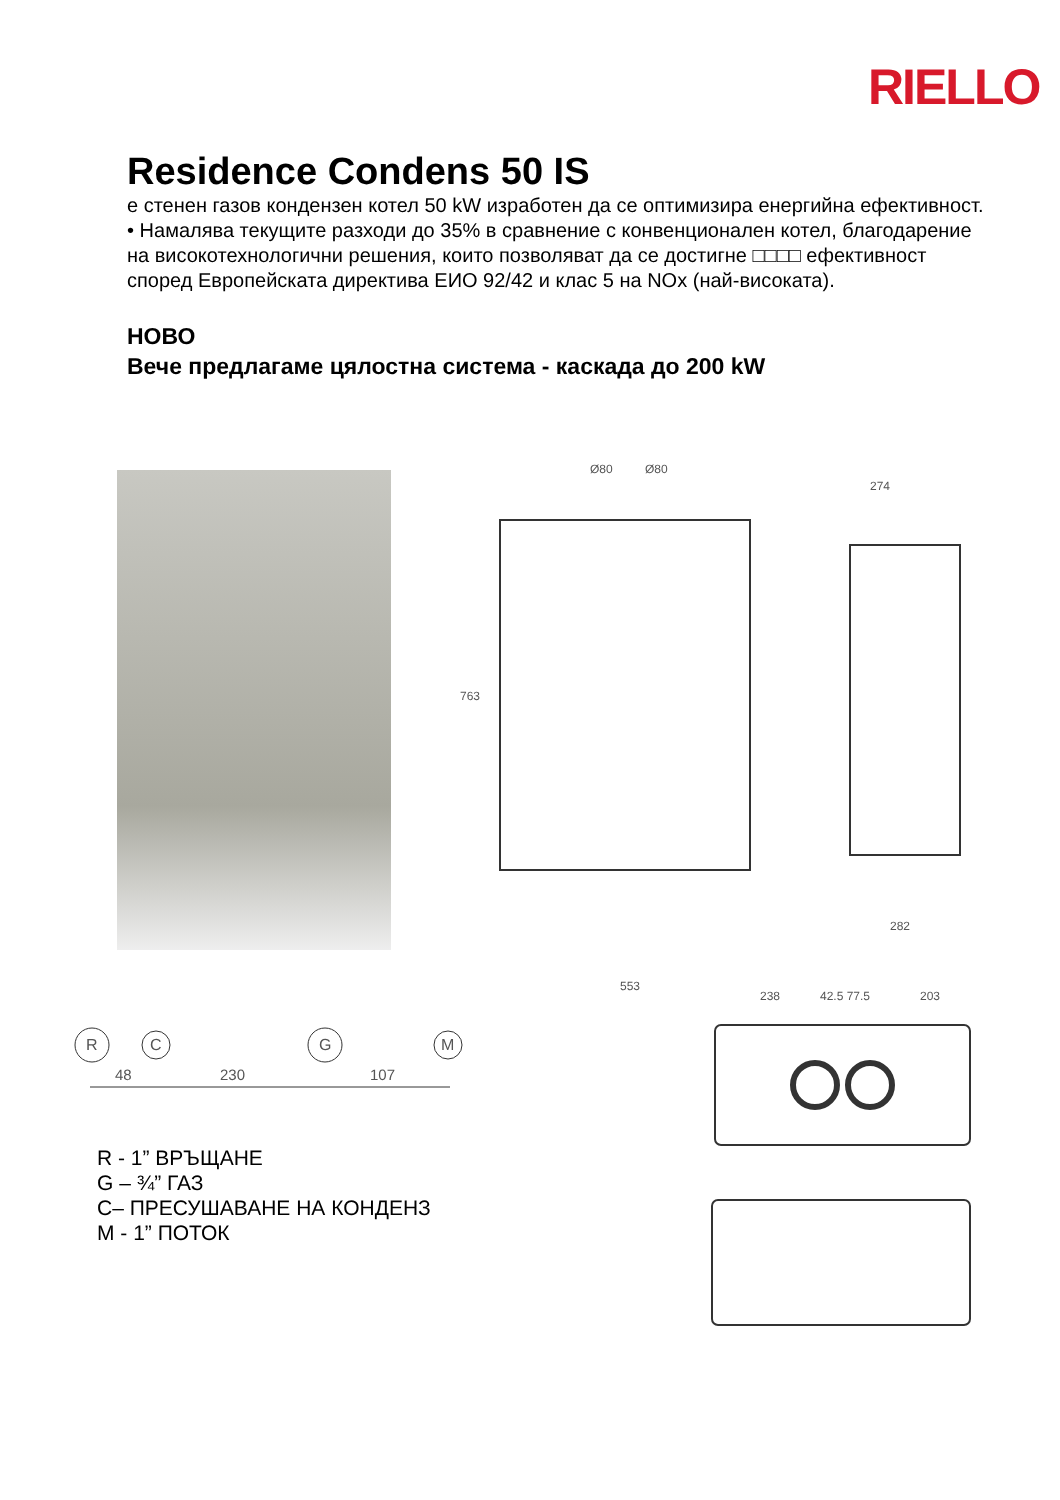RIELLO
Residence Condens 50 IS
е стенен газов кондензен котел 50 kW изработен да се оптимизира енергийна ефективност.
• Намалява текущите разходи до 35% в сравнение с конвенционален котел, благодарение на високотехнологични решения, които позволяват да се достигне □□□□ ефективност според Европейската директива ЕИО 92/42 и клас 5 на NOx (най-високата).
НОВО
Вече предлагаме цялостна система - каскада до 200 kW
Ø80
Ø80
763
553
274
282
238
42.5 77.5
203
R
C
G
M
48
230
107
R - 1” ВРЪЩАНЕ
G – ¾” ГАЗ
C– ПРЕСУШАВАНЕ НА КОНДЕНЗ
M - 1” ПОТОК